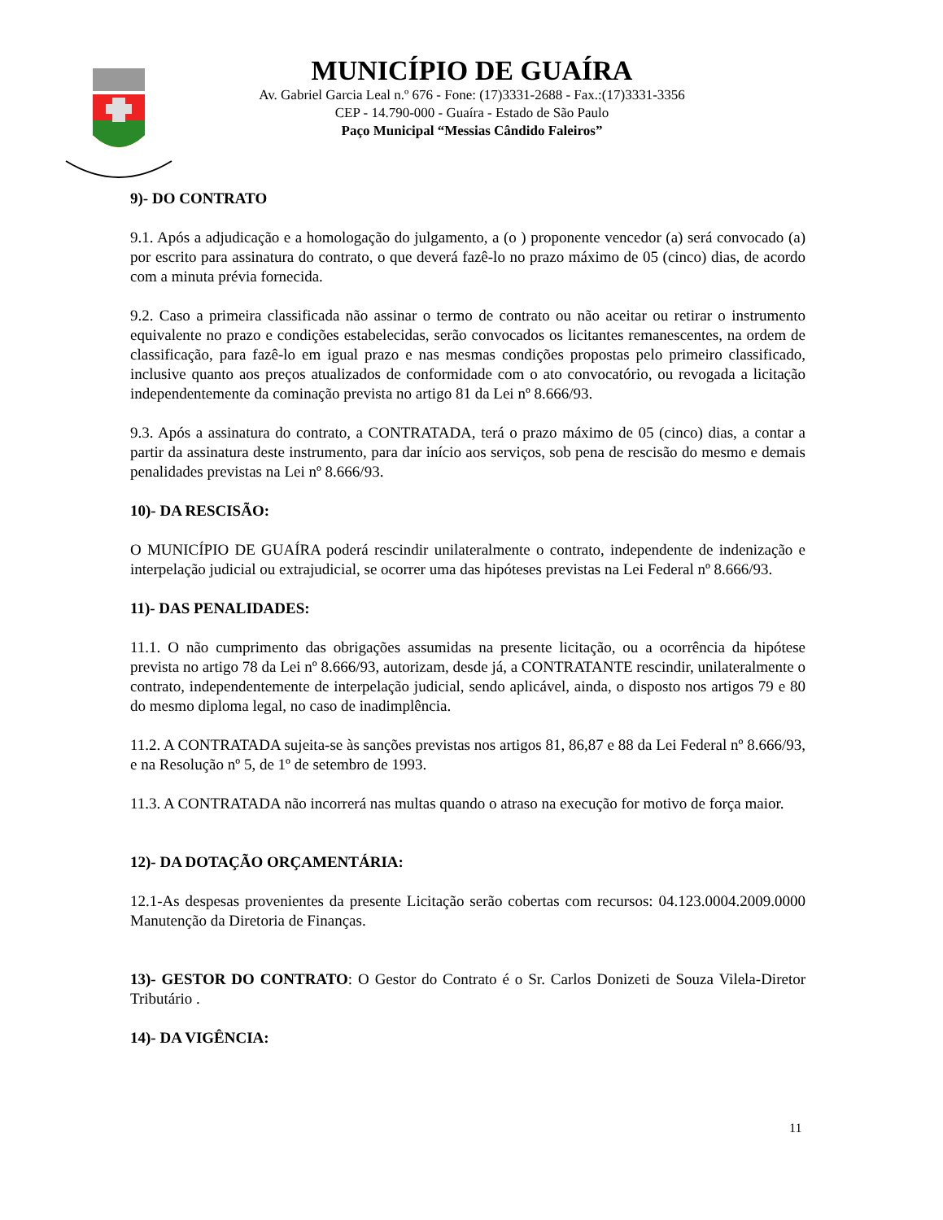MUNICÍPIO DE GUAÍRA
Av. Gabriel Garcia Leal n.º 676 - Fone: (17)3331-2688 - Fax.:(17)3331-3356
CEP - 14.790-000 - Guaíra - Estado de São Paulo
Paço Municipal “Messias Cândido Faleiros”
9)- DO CONTRATO
9.1. Após a adjudicação e a homologação do julgamento, a (o ) proponente vencedor (a) será convocado (a) por escrito para assinatura do contrato, o que deverá fazê-lo no prazo máximo de 05 (cinco) dias, de acordo com a minuta prévia fornecida.
9.2. Caso a primeira classificada não assinar o termo de contrato ou não aceitar ou retirar o instrumento equivalente no prazo e condições estabelecidas, serão convocados os licitantes remanescentes, na ordem de classificação, para fazê-lo em igual prazo e nas mesmas condições propostas pelo primeiro classificado, inclusive quanto aos preços atualizados de conformidade com o ato convocatório, ou revogada a licitação independentemente da cominação prevista no artigo 81 da Lei nº 8.666/93.
9.3. Após a assinatura do contrato, a CONTRATADA, terá o prazo máximo de 05 (cinco) dias, a contar a partir da assinatura deste instrumento, para dar início aos serviços, sob pena de rescisão do mesmo e demais penalidades previstas na Lei nº 8.666/93.
10)- DA RESCISÃO:
O MUNICÍPIO DE GUAÍRA poderá rescindir unilateralmente o contrato, independente de indenização e interpelação judicial ou extrajudicial, se ocorrer uma das hipóteses previstas na Lei Federal nº 8.666/93.
11)- DAS PENALIDADES:
11.1. O não cumprimento das obrigações assumidas na presente licitação, ou a ocorrência da hipótese prevista no artigo 78 da Lei nº 8.666/93, autorizam, desde já, a CONTRATANTE rescindir, unilateralmente o contrato, independentemente de interpelação judicial, sendo aplicável, ainda, o disposto nos artigos 79 e 80 do mesmo diploma legal, no caso de inadimplência.
11.2. A CONTRATADA sujeita-se às sanções previstas nos artigos 81, 86,87 e 88 da Lei Federal nº 8.666/93, e na Resolução nº 5, de 1º de setembro de 1993.
11.3. A CONTRATADA não incorrerá nas multas quando o atraso na execução for motivo de força maior.
12)- DA DOTAÇÃO ORÇAMENTÁRIA:
12.1-As despesas provenientes da presente Licitação serão cobertas com recursos: 04.123.0004.2009.0000 Manutenção da Diretoria de Finanças.
13)- GESTOR DO CONTRATO: O Gestor do Contrato é o Sr. Carlos Donizeti de Souza Vilela-Diretor Tributário .
14)- DA VIGÊNCIA:
11